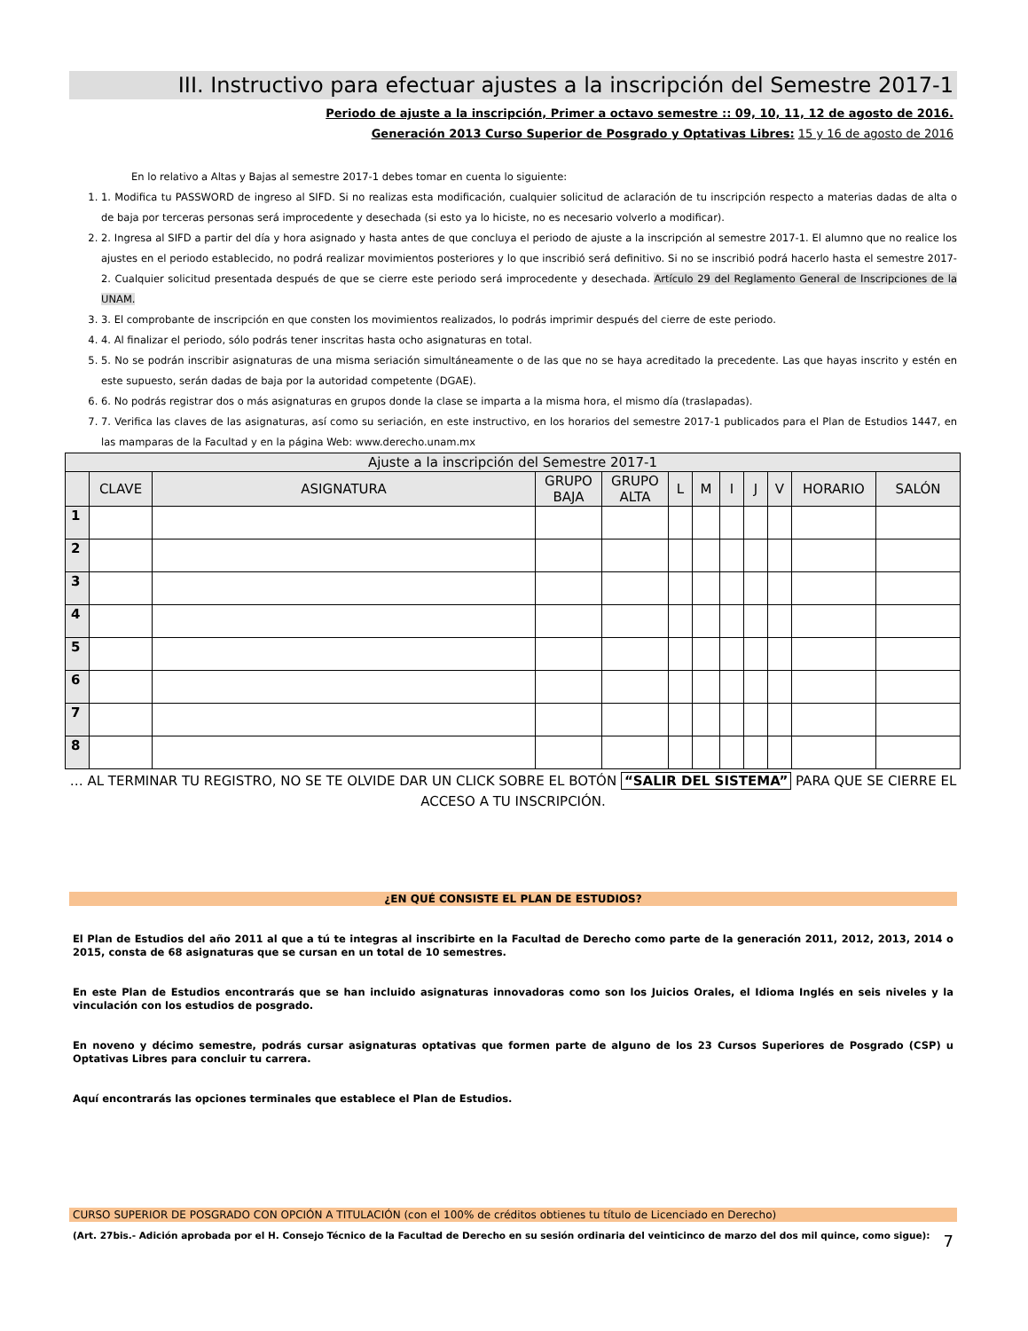III. Instructivo para efectuar ajustes a la inscripción del Semestre 2017-1
Periodo de ajuste a la inscripción, Primer a octavo semestre :: 09, 10, 11, 12 de agosto de 2016.
Generación 2013 Curso Superior de Posgrado y Optativas Libres: 15 y 16 de agosto de 2016
En lo relativo a Altas y Bajas al semestre 2017-1 debes tomar en cuenta lo siguiente:
1. 1. Modifica tu PASSWORD de ingreso al SIFD. Si no realizas esta modificación, cualquier solicitud de aclaración de tu inscripción respecto a materias dadas de alta o de baja por terceras personas será improcedente y desechada (si esto ya lo hiciste, no es necesario volverlo a modificar).
2. 2. Ingresa al SIFD a partir del día y hora asignado y hasta antes de que concluya el periodo de ajuste a la inscripción al semestre 2017-1. El alumno que no realice los ajustes en el periodo establecido, no podrá realizar movimientos posteriores y lo que inscribió será definitivo. Si no se inscribió podrá hacerlo hasta el semestre 2017-2. Cualquier solicitud presentada después de que se cierre este periodo será improcedente y desechada. Artículo 29 del Reglamento General de Inscripciones de la UNAM.
3. 3. El comprobante de inscripción en que consten los movimientos realizados, lo podrás imprimir después del cierre de este periodo.
4. 4. Al finalizar el periodo, sólo podrás tener inscritas hasta ocho asignaturas en total.
5. 5. No se podrán inscribir asignaturas de una misma seriación simultáneamente o de las que no se haya acreditado la precedente. Las que hayas inscrito y estén en este supuesto, serán dadas de baja por la autoridad competente (DGAE).
6. 6. No podrás registrar dos o más asignaturas en grupos donde la clase se imparta a la misma hora, el mismo día (traslapadas).
7. 7. Verifica las claves de las asignaturas, así como su seriación, en este instructivo, en los horarios del semestre 2017-1 publicados para el Plan de Estudios 1447, en las mamparas de la Facultad y en la página Web: www.derecho.unam.mx
| Ajuste a la inscripción del Semestre 2017-1 | | | | | | | | | | | |
| --- | --- | --- | --- | --- | --- | --- | --- | --- | --- | --- | --- |
| | CLAVE | ASIGNATURA | GRUPO BAJA | GRUPO ALTA | L | M | I | J | V | HORARIO | SALÓN |
| 1 | | | | | | | | | | | |
| 2 | | | | | | | | | | | |
| 3 | | | | | | | | | | | |
| 4 | | | | | | | | | | | |
| 5 | | | | | | | | | | | |
| 6 | | | | | | | | | | | |
| 7 | | | | | | | | | | | |
| 8 | | | | | | | | | | | |
… AL TERMINAR TU REGISTRO, NO SE TE OLVIDE DAR UN CLICK SOBRE EL BOTÓN “SALIR DEL SISTEMA” PARA QUE SE CIERRE EL ACCESO A TU INSCRIPCIÓN.
¿EN QUÉ CONSISTE EL PLAN DE ESTUDIOS?
El Plan de Estudios del año 2011 al que a tú te integras al inscribirte en la Facultad de Derecho como parte de la generación 2011, 2012, 2013, 2014 o 2015, consta de 68 asignaturas que se cursan en un total de 10 semestres.
En este Plan de Estudios encontrarás que se han incluido asignaturas innovadoras como son los Juicios Orales, el Idioma Inglés en seis niveles y la vinculación con los estudios de posgrado.
En noveno y décimo semestre, podrás cursar asignaturas optativas que formen parte de alguno de los 23 Cursos Superiores de Posgrado (CSP) u Optativas Libres para concluir tu carrera.
Aquí encontrarás las opciones terminales que establece el Plan de Estudios.
CURSO SUPERIOR DE POSGRADO CON OPCIÓN A TITULACIÓN (con el 100% de créditos obtienes tu título de Licenciado en Derecho)
(Art. 27bis.- Adición aprobada por el H. Consejo Técnico de la Facultad de Derecho en su sesión ordinaria del veinticinco de marzo del dos mil quince, como sigue):
7